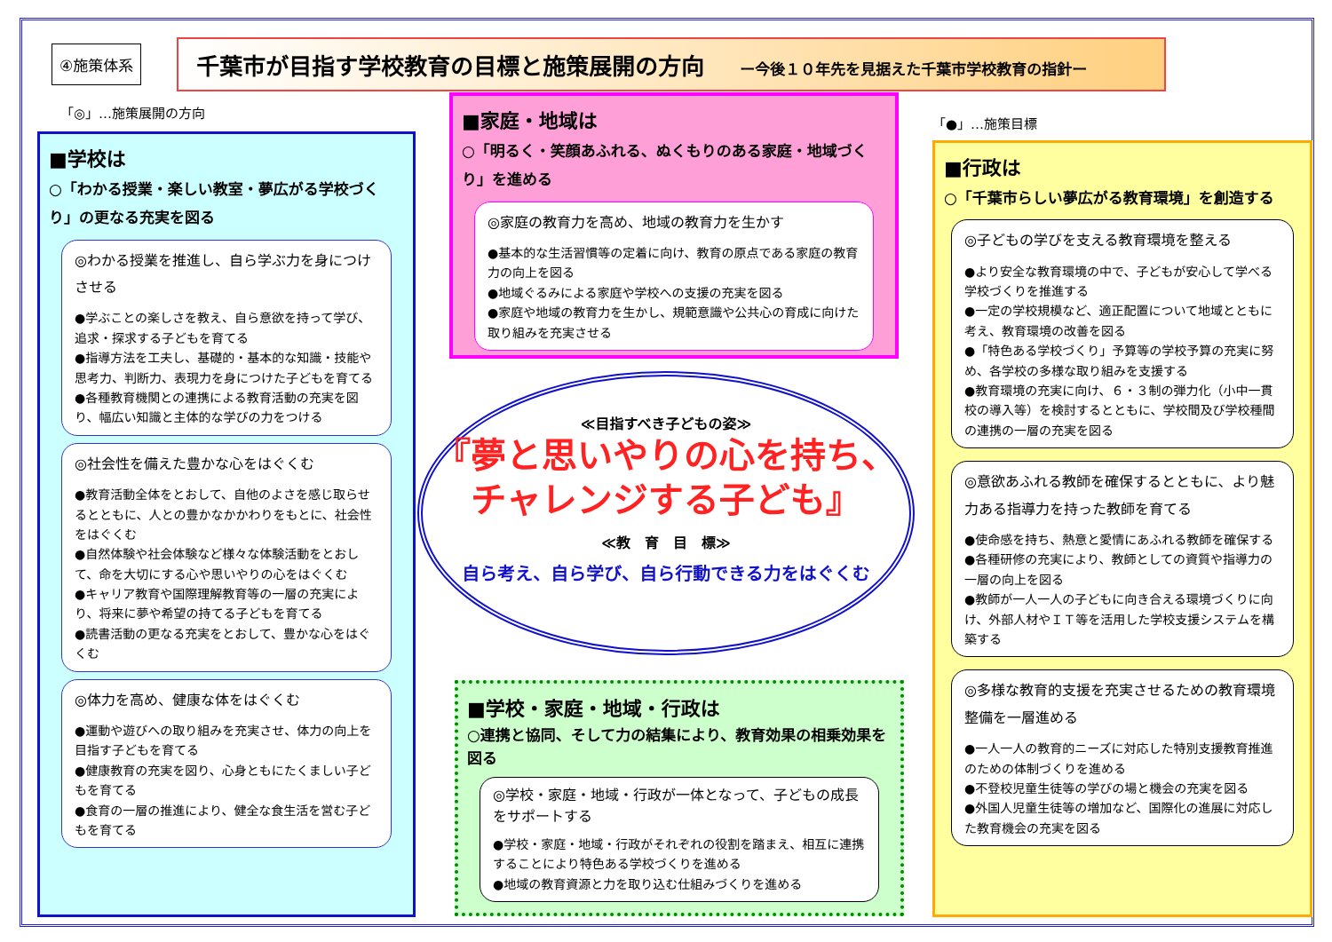④施策体系
千葉市が目指す学校教育の目標と施策展開の方向 ー今後１０年先を見据えた千葉市学校教育の指針ー
「◎」…施策展開の方向
「●」…施策目標
■学校は
○「わかる授業・楽しい教室・夢広がる学校づくり」の更なる充実を図る
◎わかる授業を推進し、自ら学ぶ力を身につけさせる
●学ぶことの楽しさを教え、自ら意欲を持って学び、追求・探求する子どもを育てる
●指導方法を工夫し、基礎的・基本的な知識・技能や思考力、判断力、表現力を身につけた子どもを育てる
●各種教育機関との連携による教育活動の充実を図り、幅広い知識と主体的な学びの力をつける
◎社会性を備えた豊かな心をはぐくむ
●教育活動全体をとおして、自他のよさを感じ取らせるとともに、人との豊かなかかわりをもとに、社会性をはぐくむ
●自然体験や社会体験など様々な体験活動をとおして、命を大切にする心や思いやりの心をはぐくむ
●キャリア教育や国際理解教育等の一層の充実により、将来に夢や希望の持てる子どもを育てる
●読書活動の更なる充実をとおして、豊かな心をはぐくむ
◎体力を高め、健康な体をはぐくむ
●運動や遊びへの取り組みを充実させ、体力の向上を目指す子どもを育てる
●健康教育の充実を図り、心身ともにたくましい子どもを育てる
●食育の一層の推進により、健全な食生活を営む子どもを育てる
■家庭・地域は
○「明るく・笑顔あふれる、ぬくもりのある家庭・地域づくり」を進める
◎家庭の教育力を高め、地域の教育力を生かす
●基本的な生活習慣等の定着に向け、教育の原点である家庭の教育力の向上を図る
●地域ぐるみによる家庭や学校への支援の充実を図る
●家庭や地域の教育力を生かし、規範意識や公共心の育成に向けた取り組みを充実させる
≪目指すべき子どもの姿≫
『夢と思いやりの心を持ち、
チャレンジする子ども』
≪教　育　目　標≫
自ら考え、自ら学び、自ら行動できる力をはぐくむ
■学校・家庭・地域・行政は
○連携と協同、そして力の結集により、教育効果の相乗効果を図る
◎学校・家庭・地域・行政が一体となって、子どもの成長をサポートする
●学校・家庭・地域・行政がそれぞれの役割を踏まえ、相互に連携することにより特色ある学校づくりを進める
●地域の教育資源と力を取り込む仕組みづくりを進める
■行政は
○「千葉市らしい夢広がる教育環境」を創造する
◎子どもの学びを支える教育環境を整える
●より安全な教育環境の中で、子どもが安心して学べる学校づくりを推進する
●一定の学校規模など、適正配置について地域とともに考え、教育環境の改善を図る
●「特色ある学校づくり」予算等の学校予算の充実に努め、各学校の多様な取り組みを支援する
●教育環境の充実に向け、６・３制の弾力化（小中一貫校の導入等）を検討するとともに、学校間及び学校種間の連携の一層の充実を図る
◎意欲あふれる教師を確保するとともに、より魅力ある指導力を持った教師を育てる
●使命感を持ち、熱意と愛情にあふれる教師を確保する
●各種研修の充実により、教師としての資質や指導力の一層の向上を図る
●教師が一人一人の子どもに向き合える環境づくりに向け、外部人材やＩＴ等を活用した学校支援システムを構築する
◎多様な教育的支援を充実させるための教育環境整備を一層進める
●一人一人の教育的ニーズに対応した特別支援教育推進のための体制づくりを進める
●不登校児童生徒等の学びの場と機会の充実を図る
●外国人児童生徒等の増加など、国際化の進展に対応した教育機会の充実を図る